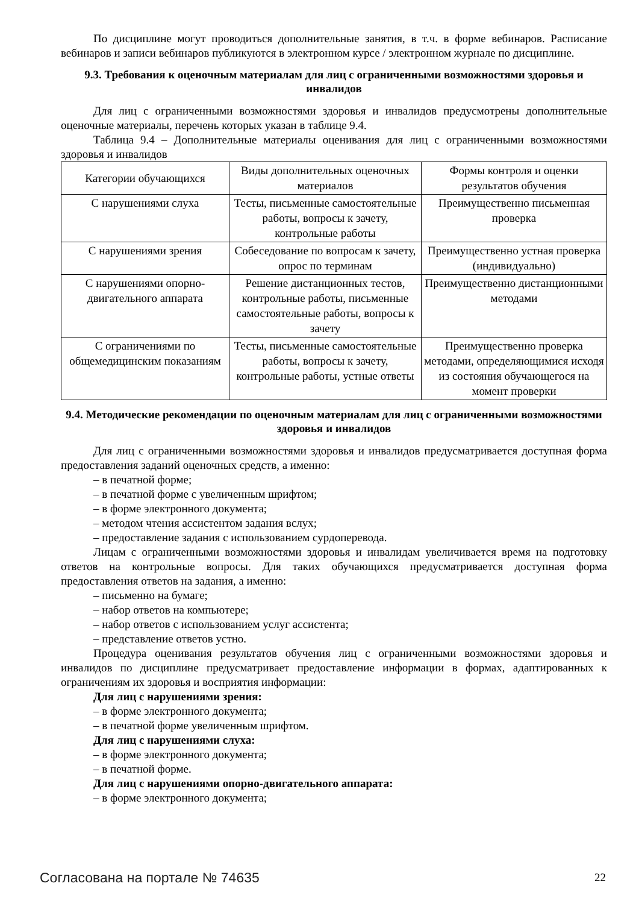По дисциплине могут проводиться дополнительные занятия, в т.ч. в форме вебинаров. Расписание вебинаров и записи вебинаров публикуются в электронном курсе / электронном журнале по дисциплине.
9.3. Требования к оценочным материалам для лиц с ограниченными возможностями здоровья и инвалидов
Для лиц с ограниченными возможностями здоровья и инвалидов предусмотрены дополнительные оценочные материалы, перечень которых указан в таблице 9.4.
Таблица 9.4 – Дополнительные материалы оценивания для лиц с ограниченными возможностями здоровья и инвалидов
| Категории обучающихся | Виды дополнительных оценочных материалов | Формы контроля и оценки результатов обучения |
| --- | --- | --- |
| С нарушениями слуха | Тесты, письменные самостоятельные работы, вопросы к зачету, контрольные работы | Преимущественно письменная проверка |
| С нарушениями зрения | Собеседование по вопросам к зачету, опрос по терминам | Преимущественно устная проверка (индивидуально) |
| С нарушениями опорно-двигательного аппарата | Решение дистанционных тестов, контрольные работы, письменные самостоятельные работы, вопросы к зачету | Преимущественно дистанционными методами |
| С ограничениями по общемедицинским показаниям | Тесты, письменные самостоятельные работы, вопросы к зачету, контрольные работы, устные ответы | Преимущественно проверка методами, определяющимися исходя из состояния обучающегося на момент проверки |
9.4. Методические рекомендации по оценочным материалам для лиц с ограниченными возможностями здоровья и инвалидов
Для лиц с ограниченными возможностями здоровья и инвалидов предусматривается доступная форма предоставления заданий оценочных средств, а именно:
– в печатной форме;
– в печатной форме с увеличенным шрифтом;
– в форме электронного документа;
– методом чтения ассистентом задания вслух;
– предоставление задания с использованием сурдоперевода.
Лицам с ограниченными возможностями здоровья и инвалидам увеличивается время на подготовку ответов на контрольные вопросы. Для таких обучающихся предусматривается доступная форма предоставления ответов на задания, а именно:
– письменно на бумаге;
– набор ответов на компьютере;
– набор ответов с использованием услуг ассистента;
– представление ответов устно.
Процедура оценивания результатов обучения лиц с ограниченными возможностями здоровья и инвалидов по дисциплине предусматривает предоставление информации в формах, адаптированных к ограничениям их здоровья и восприятия информации:
Для лиц с нарушениями зрения:
– в форме электронного документа;
– в печатной форме увеличенным шрифтом.
Для лиц с нарушениями слуха:
– в форме электронного документа;
– в печатной форме.
Для лиц с нарушениями опорно-двигательного аппарата:
– в форме электронного документа;
Согласована на портале № 74635 22